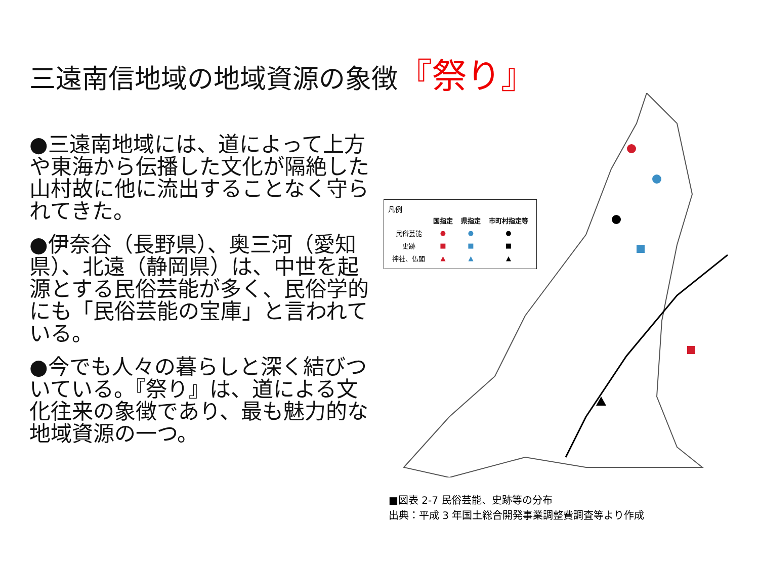三遠南信地域の地域資源の象徴『祭り』
●三遠南地域には、道によって上方や東海から伝播した文化が隔絶した山村故に他に流出することなく守られてきた。
●伊奈谷（長野県）、奥三河（愛知県）、北遠（静岡県）は、中世を起源とする民俗芸能が多く、民俗学的にも「民俗芸能の宝庫」と言われている。
●今でも人々の暮らしと深く結びついている。『祭り』は、道による文化往来の象徴であり、最も魅力的な地域資源の一つ。
凡例
| | 国指定 | 県指定 | 市町村指定等 |
| --- | --- | --- | --- |
| 民俗芸能 | ● | ● | ● |
| 史跡 | ■ | ■ | ■ |
| 神社、仏閣 | ▲ | ▲ | ▲ |
■図表 2-7 民俗芸能、史跡等の分布
出典：平成 3 年国土総合開発事業調整費調査等より作成